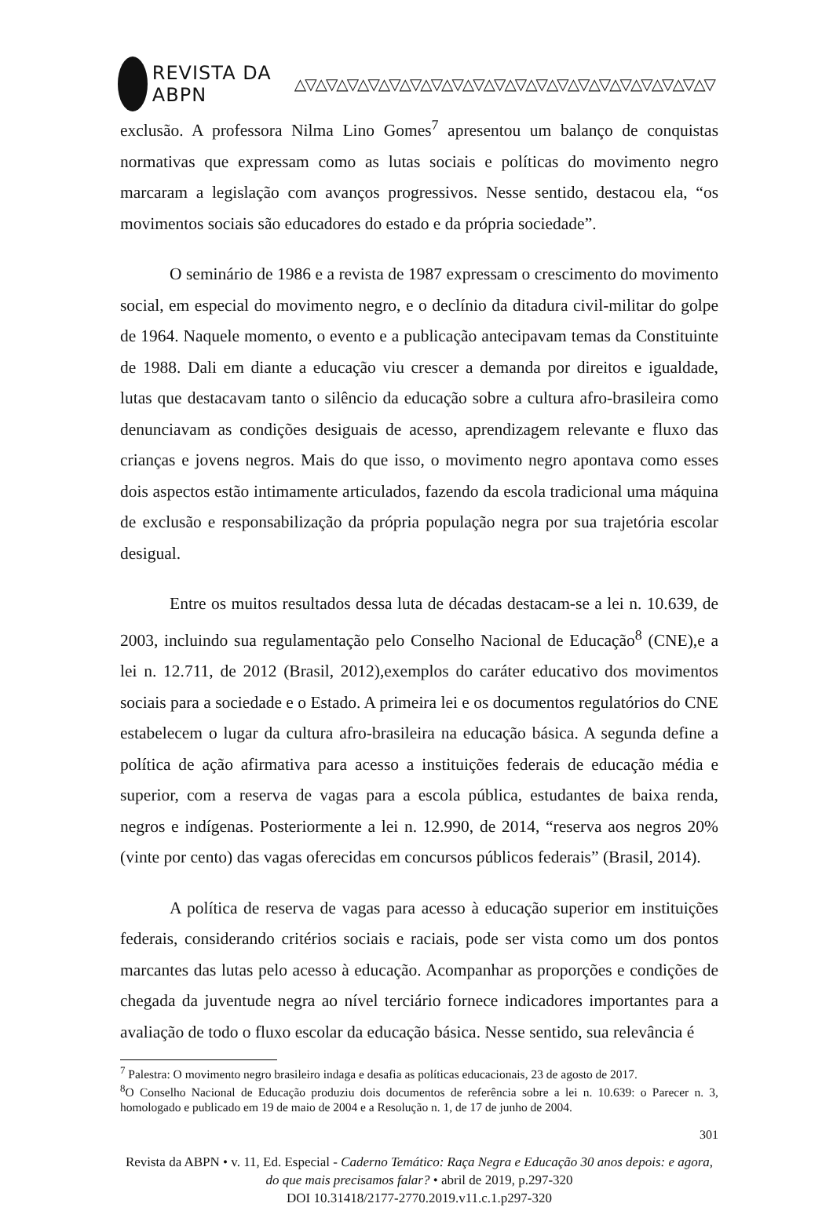REVISTA DA ABPN △▽△▽△▽△▽△▽△▽△▽△▽△▽△▽△▽△▽△▽△▽△▽△▽△▽△▽△▽△▽
exclusão. A professora Nilma Lino Gomes<sup>7</sup> apresentou um balanço de conquistas normativas que expressam como as lutas sociais e políticas do movimento negro marcaram a legislação com avanços progressivos. Nesse sentido, destacou ela, “os movimentos sociais são educadores do estado e da própria sociedade”.
O seminário de 1986 e a revista de 1987 expressam o crescimento do movimento social, em especial do movimento negro, e o declínio da ditadura civil-militar do golpe de 1964. Naquele momento, o evento e a publicação antecipavam temas da Constituinte de 1988. Dali em diante a educação viu crescer a demanda por direitos e igualdade, lutas que destacavam tanto o silêncio da educação sobre a cultura afro-brasileira como denunciavam as condições desiguais de acesso, aprendizagem relevante e fluxo das crianças e jovens negros. Mais do que isso, o movimento negro apontava como esses dois aspectos estão intimamente articulados, fazendo da escola tradicional uma máquina de exclusão e responsabilização da própria população negra por sua trajetória escolar desigual.
Entre os muitos resultados dessa luta de décadas destacam-se a lei n. 10.639, de 2003, incluindo sua regulamentação pelo Conselho Nacional de Educação<sup>8</sup> (CNE),e a lei n. 12.711, de 2012 (Brasil, 2012),exemplos do caráter educativo dos movimentos sociais para a sociedade e o Estado. A primeira lei e os documentos regulatórios do CNE estabelecem o lugar da cultura afro-brasileira na educação básica. A segunda define a política de ação afirmativa para acesso a instituições federais de educação média e superior, com a reserva de vagas para a escola pública, estudantes de baixa renda, negros e indígenas. Posteriormente a lei n. 12.990, de 2014, “reserva aos negros 20% (vinte por cento) das vagas oferecidas em concursos públicos federais” (Brasil, 2014).
A política de reserva de vagas para acesso à educação superior em instituições federais, considerando critérios sociais e raciais, pode ser vista como um dos pontos marcantes das lutas pelo acesso à educação. Acompanhar as proporções e condições de chegada da juventude negra ao nível terciário fornece indicadores importantes para a avaliação de todo o fluxo escolar da educação básica. Nesse sentido, sua relevância é
<sup>7</sup> Palestra: O movimento negro brasileiro indaga e desafia as políticas educacionais, 23 de agosto de 2017.
<sup>8</sup>O Conselho Nacional de Educação produziu dois documentos de referência sobre a lei n. 10.639: o Parecer n. 3, homologado e publicado em 19 de maio de 2004 e a Resolução n. 1, de 17 de junho de 2004.
301
Revista da ABPN • v. 11, Ed. Especial - Caderno Temático: Raça Negra e Educação 30 anos depois: e agora, do que mais precisamos falar? • abril de 2019, p.297-320
DOI 10.31418/2177-2770.2019.v11.c.1.p297-320